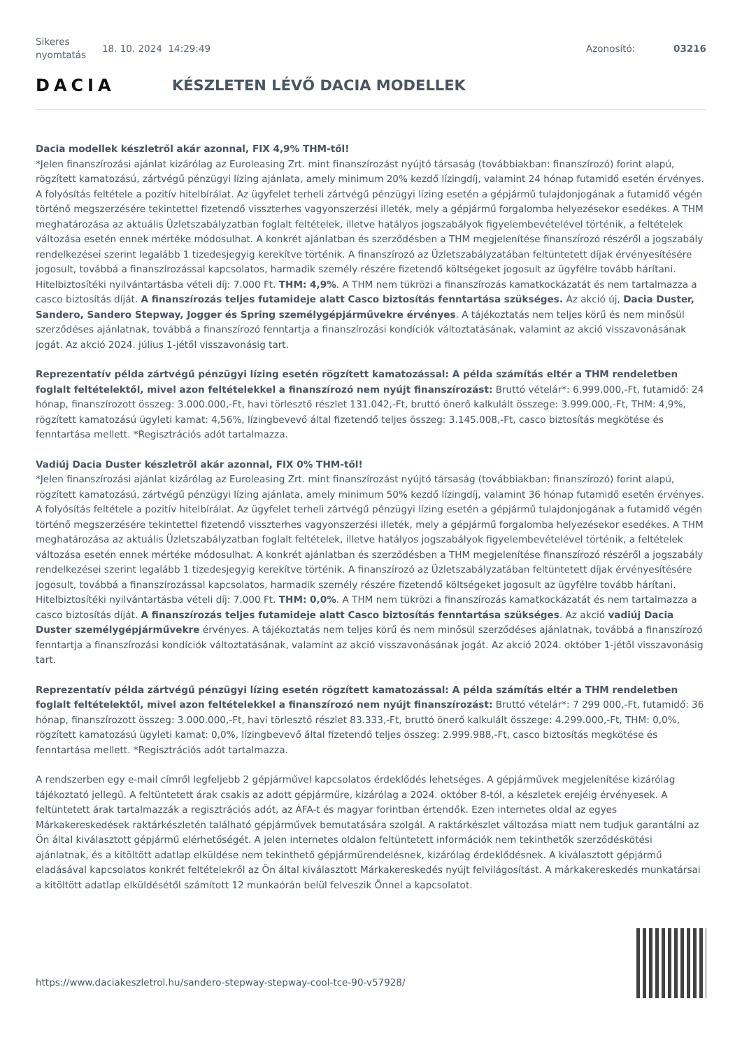Sikeres nyomtatás
18. 10. 2024 14:29:49 Azonosító: 03216
DACIA KÉSZLETEN LÉVŐ DACIA MODELLEK
Dacia modellek készletről akár azonnal, FIX 4,9% THM-től!
*Jelen finanszírozási ajánlat kizárólag az Euroleasing Zrt. mint finanszírozást nyújtó társaság (továbbiakban: finanszírozó) forint alapú, rögzített kamatozású, zártvégű pénzügyi lízing ajánlata, amely minimum 20% kezdő lízingdíj, valamint 24 hónap futamidő esetén érvényes. A folyósítás feltétele a pozitív hitelbírálat. Az ügyfelet terheli zártvégű pénzügyi lízing esetén a gépjármű tulajdonjogának a futamidő végén történő megszerzésére tekintettel fizetendő visszterhes vagyonszerzési illeték, mely a gépjármű forgalomba helyezésekor esedékes. A THM meghatározása az aktuális Üzletszabályzatban foglalt feltételek, illetve hatályos jogszabályok figyelembevételével történik, a feltételek változása esetén ennek mértéke módosulhat. A konkrét ajánlatban és szerződésben a THM megjelenítése finanszírozó részéről a jogszabály rendelkezései szerint legalább 1 tizedesjegyig kerekítve történik. A finanszírozó az Üzletszabályzatában feltüntetett díjak érvényesítésére jogosult, továbbá a finanszírozással kapcsolatos, harmadik személy részére fizetendő költségeket jogosult az ügyfélre tovább hárítani. Hitelbiztosítéki nyilvántartásba vételi díj: 7.000 Ft. THM: 4,9%. A THM nem tükrözi a finanszírozás kamatkockázatát és nem tartalmazza a casco biztosítás díját. A finanszírozás teljes futamideje alatt Casco biztosítás fenntartása szükséges. Az akció új, Dacia Duster, Sandero, Sandero Stepway, Jogger és Spring személygépjárművekre érvényes. A tájékoztatás nem teljes körű és nem minősül szerződéses ajánlatnak, továbbá a finanszírozó fenntartja a finanszírozási kondíciók változtatásának, valamint az akció visszavonásának jogát. Az akció 2024. július 1-jétől visszavonásig tart.
Reprezentatív példa zártvégű pénzügyi lízing esetén rögzített kamatozással: A példa számítás eltér a THM rendeletben foglalt feltételektől, mivel azon feltételekkel a finanszírozó nem nyújt finanszírozást: Bruttó vételár*: 6.999.000,-Ft, futamidő: 24 hónap, finanszírozott összeg: 3.000.000,-Ft, havi törlesztő részlet 131.042,-Ft, bruttó önerő kalkulált összege: 3.999.000,-Ft, THM: 4,9%, rögzített kamatozású ügyleti kamat: 4,56%, lízingbevevő által fizetendő teljes összeg: 3.145.008,-Ft, casco biztosítás megkötése és fenntartása mellett. *Regisztrációs adót tartalmazza.
Vadiúj Dacia Duster készletről akár azonnal, FIX 0% THM-től!
*Jelen finanszírozási ajánlat kizárólag az Euroleasing Zrt. mint finanszírozást nyújtó társaság (továbbiakban: finanszírozó) forint alapú, rögzített kamatozású, zártvégű pénzügyi lízing ajánlata, amely minimum 50% kezdő lízingdíj, valamint 36 hónap futamidő esetén érvényes. A folyósítás feltétele a pozitív hitelbírálat. Az ügyfelet terheli zártvégű pénzügyi lízing esetén a gépjármű tulajdonjogának a futamidő végén történő megszerzésére tekintettel fizetendő visszterhes vagyonszerzési illeték, mely a gépjármű forgalomba helyezésekor esedékes. A THM meghatározása az aktuális Üzletszabályzatban foglalt feltételek, illetve hatályos jogszabályok figyelembevételével történik, a feltételek változása esetén ennek mértéke módosulhat. A konkrét ajánlatban és szerződésben a THM megjelenítése finanszírozó részéről a jogszabály rendelkezései szerint legalább 1 tizedesjegyig kerekítve történik. A finanszírozó az Üzletszabályzatában feltüntetett díjak érvényesítésére jogosult, továbbá a finanszírozással kapcsolatos, harmadik személy részére fizetendő költségeket jogosult az ügyfélre tovább hárítani. Hitelbiztosítéki nyilvántartásba vételi díj: 7.000 Ft. THM: 0,0%. A THM nem tükrözi a finanszírozás kamatkockázatát és nem tartalmazza a casco biztosítás díját. A finanszírozás teljes futamideje alatt Casco biztosítás fenntartása szükséges. Az akció vadiúj Dacia Duster személygépjárművekre érvényes. A tájékoztatás nem teljes körű és nem minősül szerződéses ajánlatnak, továbbá a finanszírozó fenntartja a finanszírozási kondíciók változtatásának, valamint az akció visszavonásának jogát. Az akció 2024. október 1-jétől visszavonásig tart.
Reprezentatív példa zártvégű pénzügyi lízing esetén rögzített kamatozással: A példa számítás eltér a THM rendeletben foglalt feltételektől, mivel azon feltételekkel a finanszírozó nem nyújt finanszírozást: Bruttó vételár*: 7 299 000,-Ft, futamidő: 36 hónap, finanszírozott összeg: 3.000.000,-Ft, havi törlesztő részlet 83.333,-Ft, bruttó önerő kalkulált összege: 4.299.000,-Ft, THM: 0,0%, rögzített kamatozású ügyleti kamat: 0,0%, lízingbevevő által fizetendő teljes összeg: 2.999.988,-Ft, casco biztosítás megkötése és fenntartása mellett. *Regisztrációs adót tartalmazza.
A rendszerben egy e-mail címről legfeljebb 2 gépjárművel kapcsolatos érdeklődés lehetséges. A gépjárművek megjelenítése kizárólag tájékoztató jellegű. A feltüntetett árak csakis az adott gépjárműre, kizárólag a 2024. október 8-tól, a készletek erejéig érvényesek. A feltüntetett árak tartalmazzák a regisztrációs adót, az ÁFA-t és magyar forintban értendők. Ezen internetes oldal az egyes Márkakereskedések raktárkészletén található gépjárművek bemutatására szolgál. A raktárkészlet változása miatt nem tudjuk garantálni az Ön által kiválasztott gépjármű elérhetőségét. A jelen internetes oldalon feltüntetett információk nem tekinthetők szerződéskötési ajánlatnak, és a kitöltött adatlap elküldése nem tekinthető gépjárműrendelésnek, kizárólag érdeklődésnek. A kiválasztott gépjármű eladásával kapcsolatos konkrét feltételekről az Ön által kiválasztott Márkakereskedés nyújt felvilágosítást. A márkakereskedés munkatársai a kitöltött adatlap elküldésétől számított 12 munkaórán belül felveszik Önnel a kapcsolatot.
https://www.daciakeszletrol.hu/sandero-stepway-stepway-cool-tce-90-v57928/